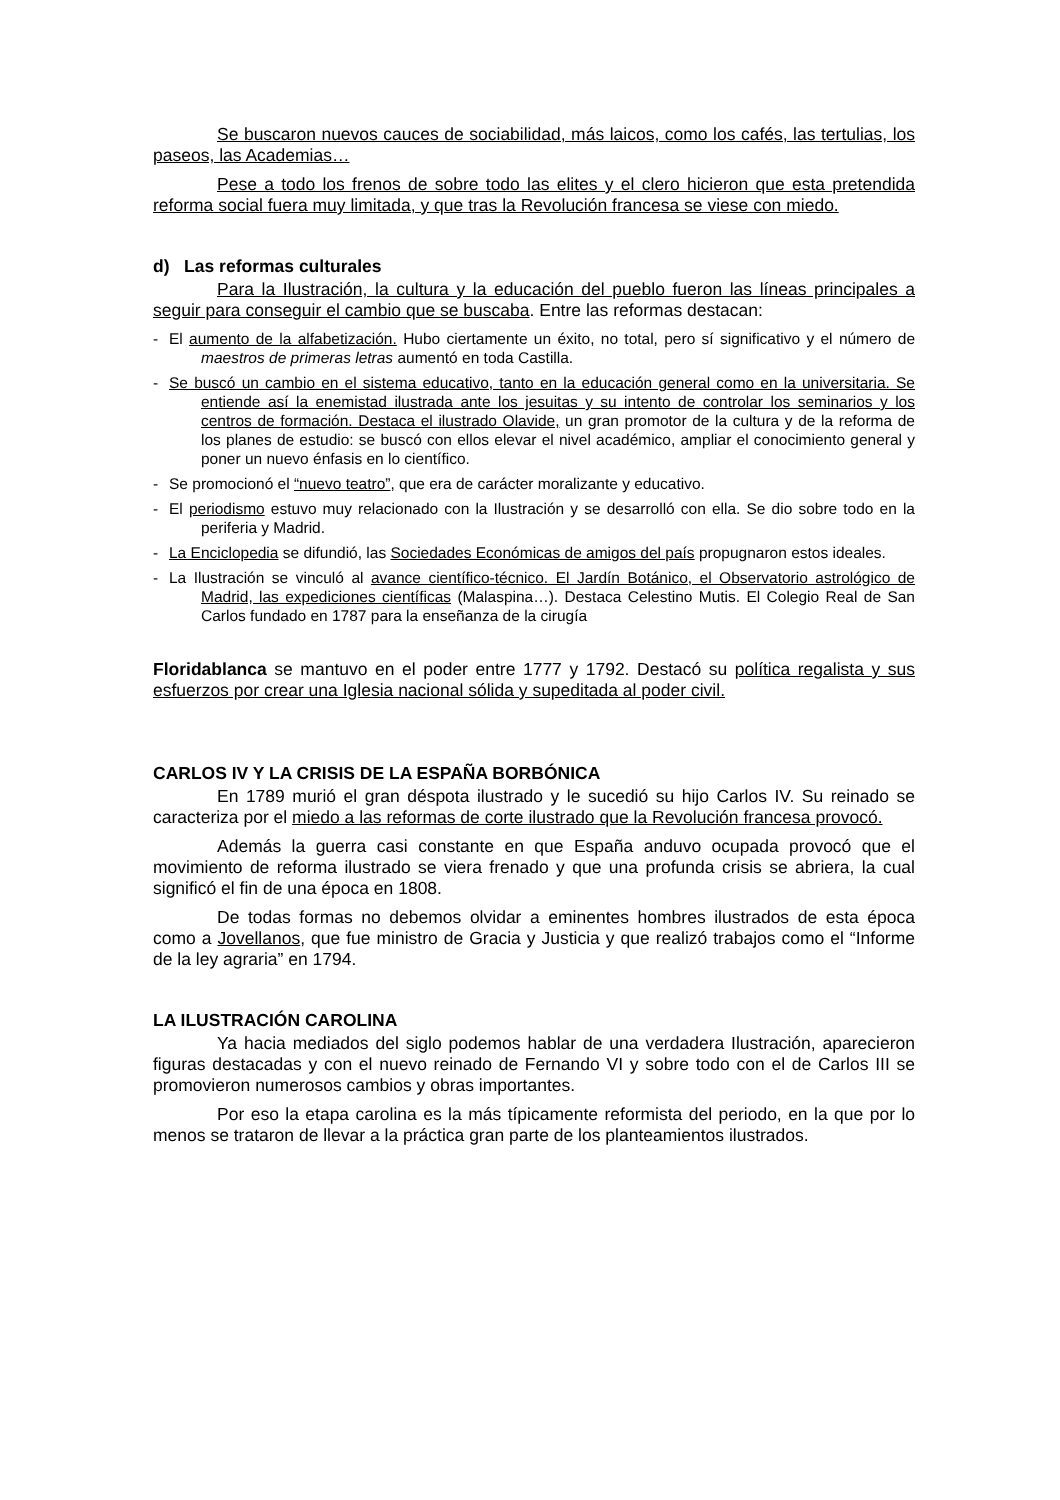Se buscaron nuevos cauces de sociabilidad, más laicos, como los cafés, las tertulias, los paseos, las Academias…
Pese a todo los frenos de sobre todo las elites y el clero hicieron que esta pretendida reforma social fuera muy limitada, y que tras la Revolución francesa se viese con miedo.
d) Las reformas culturales
Para la Ilustración, la cultura y la educación del pueblo fueron las líneas principales a seguir para conseguir el cambio que se buscaba. Entre las reformas destacan:
- El aumento de la alfabetización. Hubo ciertamente un éxito, no total, pero sí significativo y el número de maestros de primeras letras aumentó en toda Castilla.
- Se buscó un cambio en el sistema educativo, tanto en la educación general como en la universitaria. Se entiende así la enemistad ilustrada ante los jesuitas y su intento de controlar los seminarios y los centros de formación. Destaca el ilustrado Olavide, un gran promotor de la cultura y de la reforma de los planes de estudio: se buscó con ellos elevar el nivel académico, ampliar el conocimiento general y poner un nuevo énfasis en lo científico.
- Se promocionó el “nuevo teatro”, que era de carácter moralizante y educativo.
- El periodismo estuvo muy relacionado con la Ilustración y se desarrolló con ella. Se dio sobre todo en la periferia y Madrid.
- La Enciclopedia se difundió, las Sociedades Económicas de amigos del país propugnaron estos ideales.
- La Ilustración se vinculó al avance científico-técnico. El Jardín Botánico, el Observatorio astrológico de Madrid, las expediciones científicas (Malaspina…). Destaca Celestino Mutis. El Colegio Real de San Carlos fundado en 1787 para la enseñanza de la cirugía
Floridablanca se mantuvo en el poder entre 1777 y 1792. Destacó su política regalista y sus esfuerzos por crear una Iglesia nacional sólida y supeditada al poder civil.
CARLOS IV Y LA CRISIS DE LA ESPAÑA BORBÓNICA
En 1789 murió el gran déspota ilustrado y le sucedió su hijo Carlos IV. Su reinado se caracteriza por el miedo a las reformas de corte ilustrado que la Revolución francesa provocó.
Además la guerra casi constante en que España anduvo ocupada provocó que el movimiento de reforma ilustrado se viera frenado y que una profunda crisis se abriera, la cual significó el fin de una época en 1808.
De todas formas no debemos olvidar a eminentes hombres ilustrados de esta época como a Jovellanos, que fue ministro de Gracia y Justicia y que realizó trabajos como el “Informe de la ley agraria” en 1794.
LA ILUSTRACIÓN CAROLINA
Ya hacia mediados del siglo podemos hablar de una verdadera Ilustración, aparecieron figuras destacadas y con el nuevo reinado de Fernando VI y sobre todo con el de Carlos III se promovieron numerosos cambios y obras importantes.
Por eso la etapa carolina es la más típicamente reformista del periodo, en la que por lo menos se trataron de llevar a la práctica gran parte de los planteamientos ilustrados.